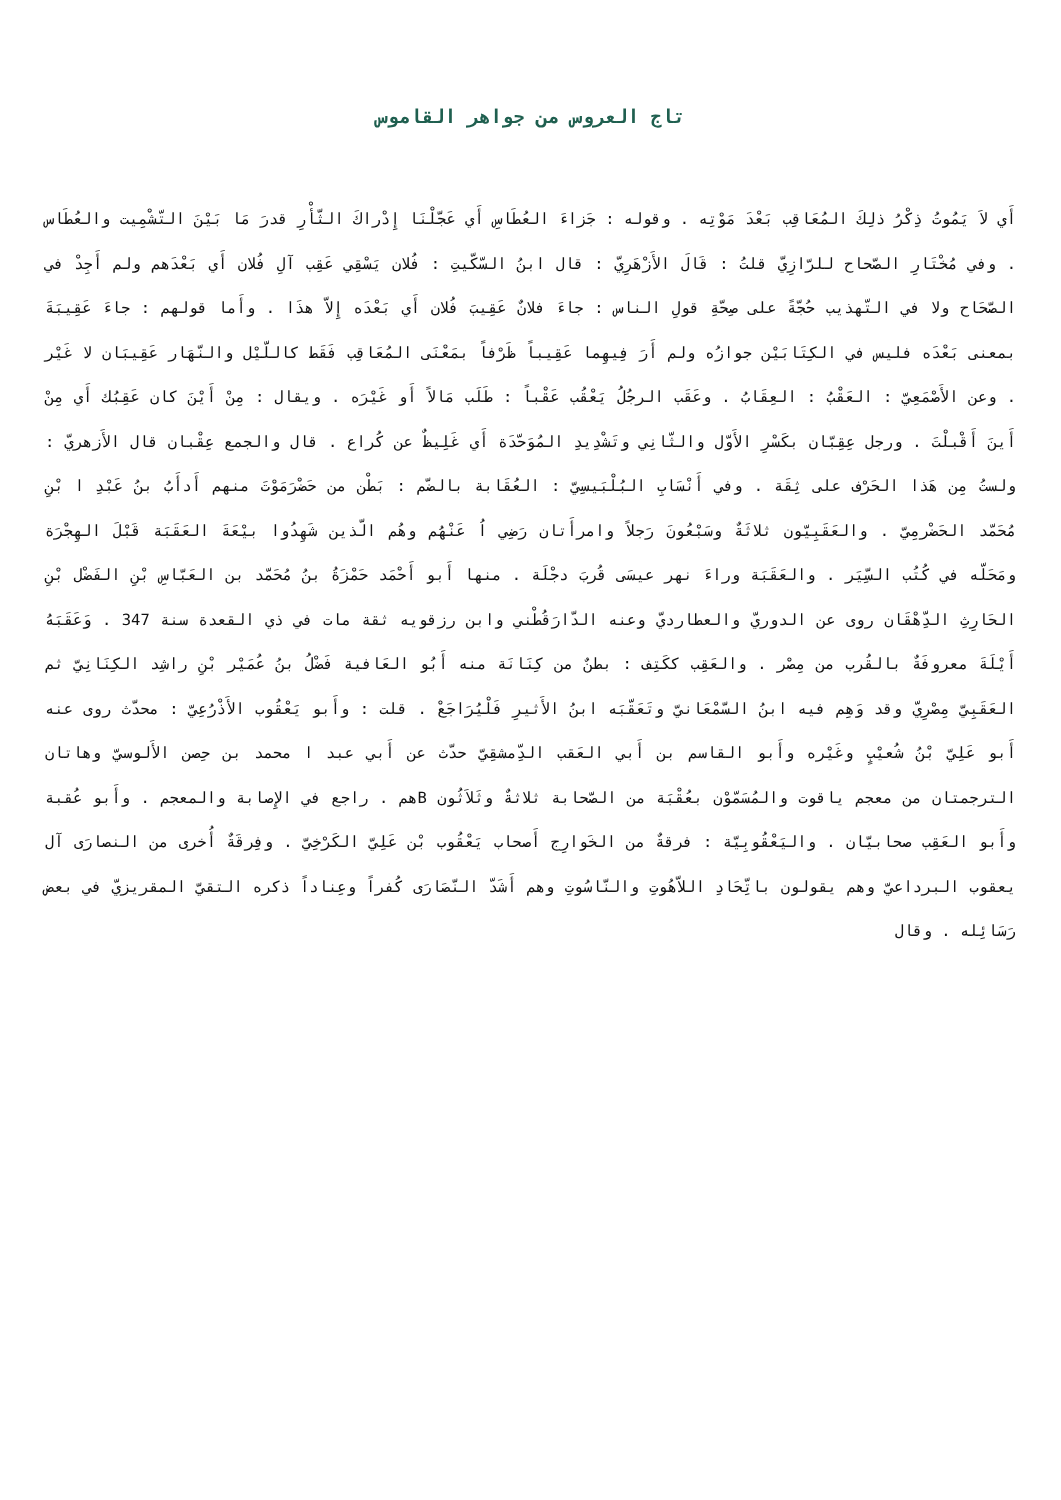تاج العروس من جواهر القاموس
أَي لاَ يَمُوتُ ذِكْرُ ذلِكَ المُعَاقِب بَعْدَ مَوْتِه . وقوله : جَزاءَ العُطَاسِ أَي عَجّلْنَا إِدْراكَ الثّأْرِ قدرَ مَا بَيْنَ التّشْمِيت والعُطَاس . وفي مُخْتَارِ الصّحاح للرّازِيّ قلتُ : قَالَ الأَزْهَرِيّ : قال ابنُ السّكّيتِ : فُلان يَسْقِي عَقِب آلِ فُلان أَي بَعْدَهم ولم أَجِدْ في الصّحَاح ولا في التّهذيب حُجّةً على صِحّةِ قولِ الناس : جاءَ فلانٌ عَقِيبَ فُلان أَي بَعْدَه إِلاّ هذَا . وأَما قولهم : جاءَ عَقِيبَةَ بمعنى بَعْدَه فليس في الكِتَابَيْن جوازُه ولم أَرَ فِيهِما عَقِيباً ظَرْفاً بمَعْنَى المُعَاقِب فَقَط كاللّيْل والنّهَار عَقِيبَان لا غَيْر . وعن الأَصْمَعِيّ : العَقْبُ : العِقَابُ . وعَقَب الرجُلُ يَعْقُب عَقْباً : طَلَب مَالاً أَو غَيْرَه . ويقال : مِنْ أَيْنَ كان عَقِبُك أَي مِنْ أَينَ أَقْبلْتَ . ورجل عِقِبّان بكَسْرِ الأَوّل والثّانِي وتَشْدِيدِ المُوَحّدَة أَي غَلِيظٌ عن كُراع . قال والجمع عِقْبان قال الأَزهريّ : ولستُ مِن هَذا الحَرْف على ثِقَة . وفي أَنْسَابِ البُلْبَيسِيّ : العُقَابة بالضّم : بَطْن من حَضْرَمَوْتَ منهم أَدأَبُ بنُ عَبْدِ ا بْنِ مُحَمّد الحَضْرمِيّ . والعَقَبِيّون ثلاثَةٌ وسَبْعُونَ رَجلاً وامرأَتان رَضِي اُ عَنْهُم وهُم الّذين شَهِدُوا بيْعَةَ العَقَبَة قَبْلَ الهِجْرَة ومَحَلّه في كُتُب السِّيَر . والعَقَبَة وراءَ نهر عيسَى قُربَ دجْلَة . منها أَبو أَحْمَد حَمْزَةُ بنُ مُحَمّد بن العَبّاسِ بْنِ الفَضْل بْنِ الحَارِثِ الدِّهْقَان روى عن الدوريّ والعطارديّ وعنه الدّارَقُطْني وابن رزقويه ثقة مات في ذي القعدة سنة 347 . وَعَقَبَهُ أَيْلَةَ معروفَةٌ بالقُرب من مِصْر . والعَقِب ككَتِف : بطنٌ من كِنَانَة منه أَبُو العَافية فَضْلُ بنُ عُمَيْر بْنِ راشِد الكِنَانِيّ ثم العَقَبِيّ مِصْرِيّ وقد وَهِم فيه ابنُ السّمْعَانيّ وتَعَقّبَه ابنُ الأَثيرِ فَلْيُرَاجَعْ . قلت : وأَبو يَعْقُوب الأَذْرُعِيّ : محدّث روى عنه أَبو عَلِيّ بْنُ شُعيْبٍ وغَيْره وأَبو القاسم بن أَبي العَقب الدِّمشقِيّ حدّث عن أَبي عبد ا محمد بن حِصن الأَلوسيّ وهاتان الترجمتان من معجم ياقوت والمُسَمّوْن بعُقْبَة من الصّحابة ثلاثةٌ وثَلاَثُون Bهم . راجع في الإِصابة والمعجم . وأَبو عُقبة وأَبو العَقِب صحابيّان . واليَعْقُوبِيّة : فرقةٌ من الخَوارِج أَصحاب يَعْقُوب بْن عَلِيّ الكَرْخِيّ . وفِرقَةٌ أُخرى من النصارَى آل يعقوب البرداعيّ وهم يقولون باتِّحَادِ اللاّهُوتِ والنّاسُوتِ وهم أَشَدّ النّصَارَى كُفراً وعِناداً ذكره التقيّ المقريزيّ في بعض رَسَائِله . وقال